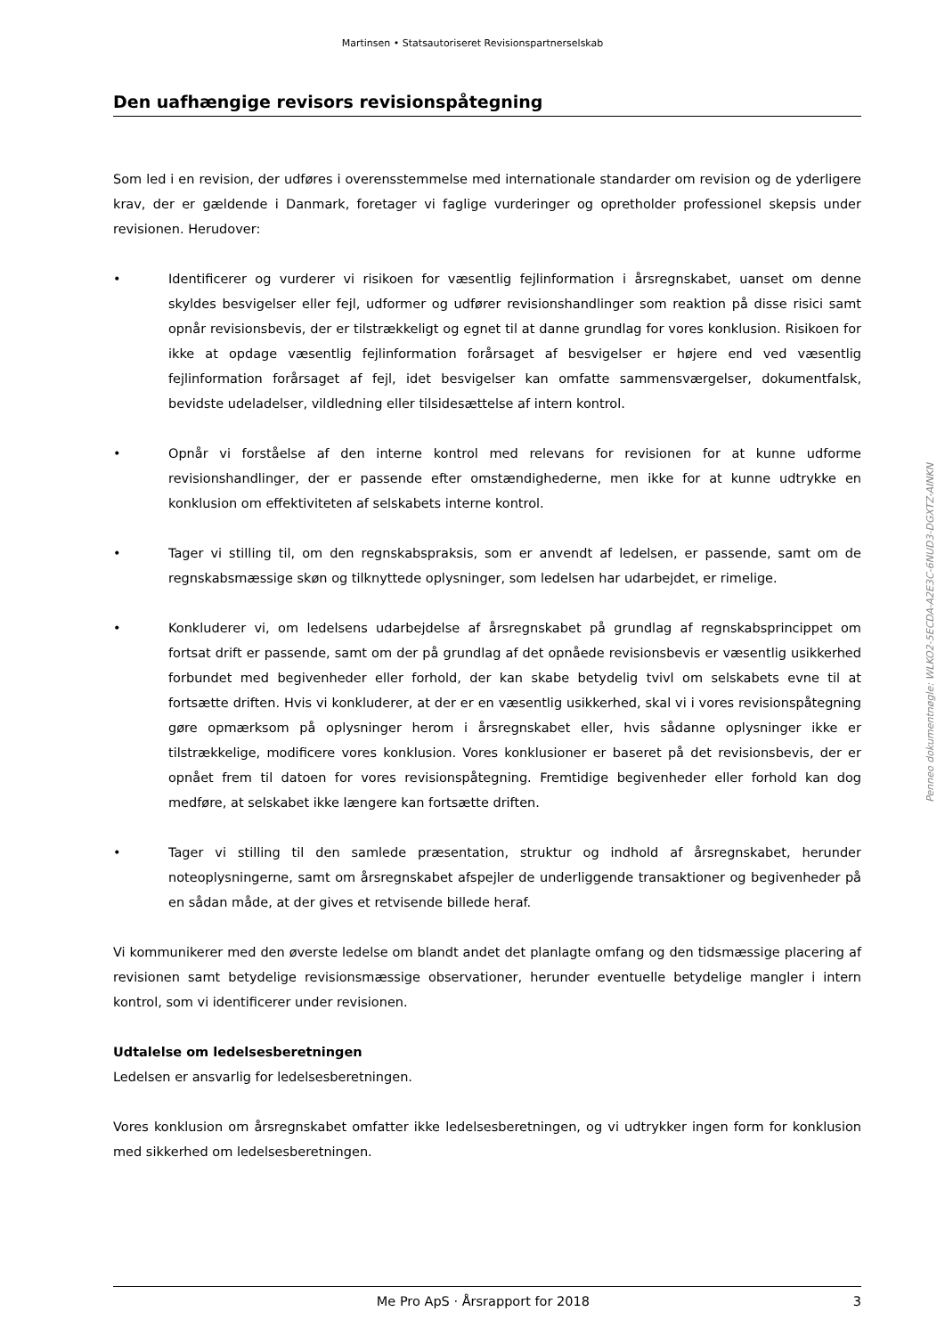Martinsen • Statsautoriseret Revisionspartnerselskab
Den uafhængige revisors revisionspåtegning
Som led i en revision, der udføres i overensstemmelse med internationale standarder om revision og de yderligere krav, der er gældende i Danmark, foretager vi faglige vurderinger og opretholder professionel skepsis under revisionen. Herudover:
• Identificerer og vurderer vi risikoen for væsentlig fejlinformation i årsregnskabet, uanset om denne skyldes besvigelser eller fejl, udformer og udfører revisionshandlinger som reaktion på disse risici samt opnår revisionsbevis, der er tilstrækkeligt og egnet til at danne grundlag for vores konklusion. Risikoen for ikke at opdage væsentlig fejlinformation forårsaget af besvigelser er højere end ved væsentlig fejlinformation forårsaget af fejl, idet besvigelser kan omfatte sammensværgelser, dokumentfalsk, bevidste udeladelser, vildledning eller tilsidesættelse af intern kontrol.
• Opnår vi forståelse af den interne kontrol med relevans for revisionen for at kunne udforme revisionshandlinger, der er passende efter omstændighederne, men ikke for at kunne udtrykke en konklusion om effektiviteten af selskabets interne kontrol.
• Tager vi stilling til, om den regnskabspraksis, som er anvendt af ledelsen, er passende, samt om de regnskabsmæssige skøn og tilknyttede oplysninger, som ledelsen har udarbejdet, er rimelige.
• Konkluderer vi, om ledelsens udarbejdelse af årsregnskabet på grundlag af regnskabsprincippet om fortsat drift er passende, samt om der på grundlag af det opnåede revisionsbevis er væsentlig usikkerhed forbundet med begivenheder eller forhold, der kan skabe betydelig tvivl om selskabets evne til at fortsætte driften. Hvis vi konkluderer, at der er en væsentlig usikkerhed, skal vi i vores revisionspåtegning gøre opmærksom på oplysninger herom i årsregnskabet eller, hvis sådanne oplysninger ikke er tilstrækkelige, modificere vores konklusion. Vores konklusioner er baseret på det revisionsbevis, der er opnået frem til datoen for vores revisionspåtegning. Fremtidige begivenheder eller forhold kan dog medføre, at selskabet ikke længere kan fortsætte driften.
• Tager vi stilling til den samlede præsentation, struktur og indhold af årsregnskabet, herunder noteoplysningerne, samt om årsregnskabet afspejler de underliggende transaktioner og begivenheder på en sådan måde, at der gives et retvisende billede heraf.
Vi kommunikerer med den øverste ledelse om blandt andet det planlagte omfang og den tidsmæssige placering af revisionen samt betydelige revisionsmæssige observationer, herunder eventuelle betydelige mangler i intern kontrol, som vi identificerer under revisionen.
Udtalelse om ledelsesberetningen
Ledelsen er ansvarlig for ledelsesberetningen.
Vores konklusion om årsregnskabet omfatter ikke ledelsesberetningen, og vi udtrykker ingen form for konklusion med sikkerhed om ledelsesberetningen.
Penneo dokumentnøgle: WLKO2-5ECDA-A2E3C-6NUD3-DGXTZ-AINKN
Me Pro ApS · Årsrapport for 2018 3